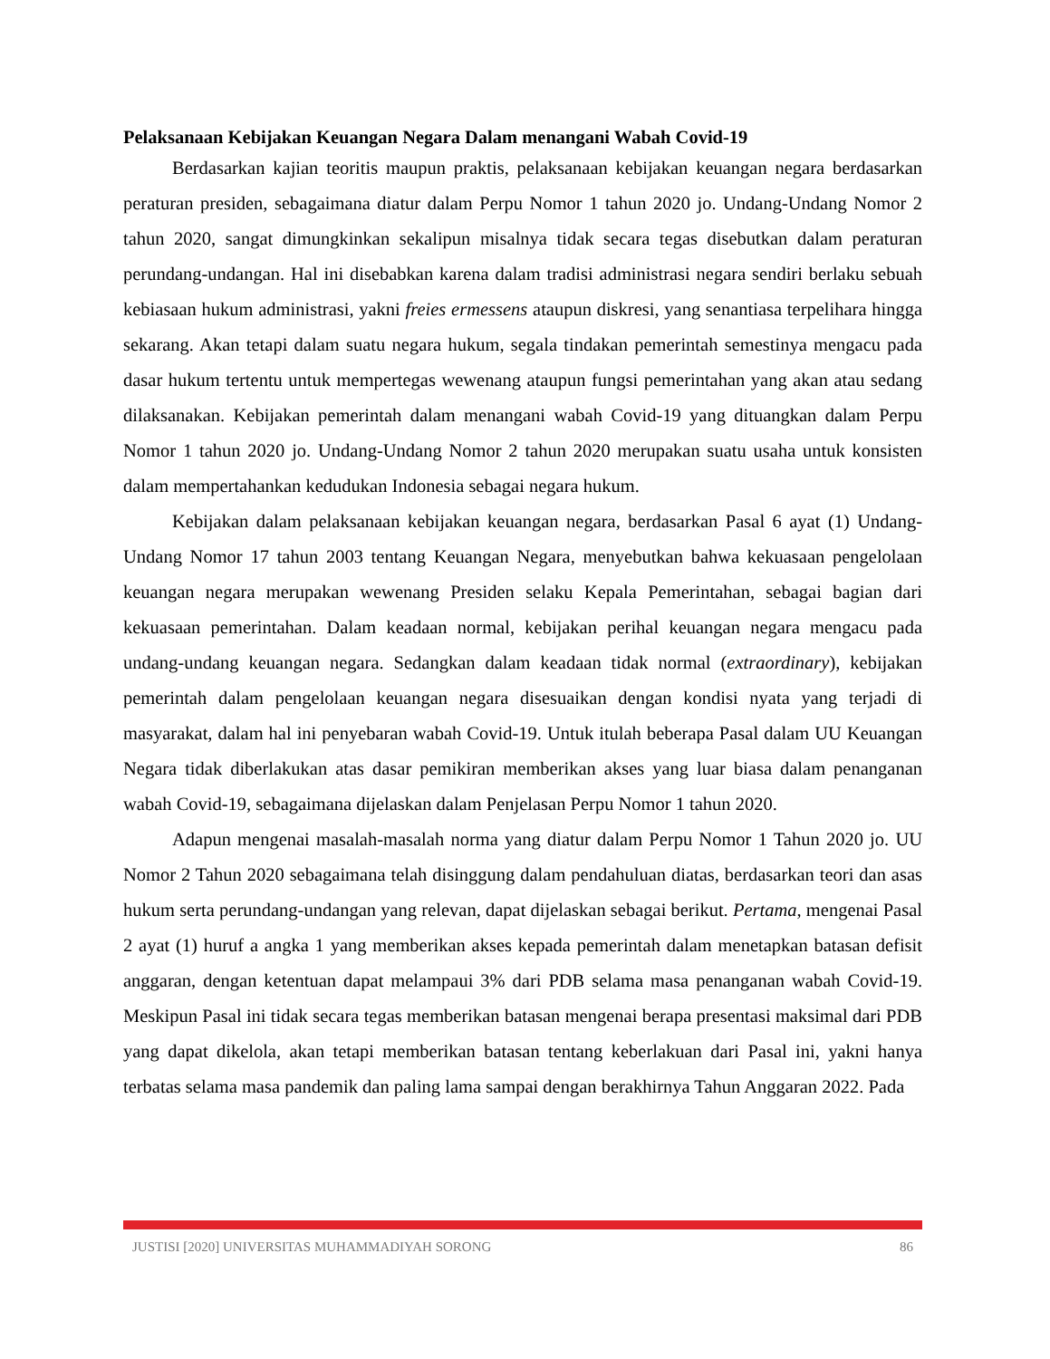Pelaksanaan Kebijakan Keuangan Negara Dalam menangani Wabah Covid-19
Berdasarkan kajian teoritis maupun praktis, pelaksanaan kebijakan keuangan negara berdasarkan peraturan presiden, sebagaimana diatur dalam Perpu Nomor 1 tahun 2020 jo. Undang-Undang Nomor 2 tahun 2020, sangat dimungkinkan sekalipun misalnya tidak secara tegas disebutkan dalam peraturan perundang-undangan. Hal ini disebabkan karena dalam tradisi administrasi negara sendiri berlaku sebuah kebiasaan hukum administrasi, yakni freies ermessens ataupun diskresi, yang senantiasa terpelihara hingga sekarang. Akan tetapi dalam suatu negara hukum, segala tindakan pemerintah semestinya mengacu pada dasar hukum tertentu untuk mempertegas wewenang ataupun fungsi pemerintahan yang akan atau sedang dilaksanakan. Kebijakan pemerintah dalam menangani wabah Covid-19 yang dituangkan dalam Perpu Nomor 1 tahun 2020 jo. Undang-Undang Nomor 2 tahun 2020 merupakan suatu usaha untuk konsisten dalam mempertahankan kedudukan Indonesia sebagai negara hukum.
Kebijakan dalam pelaksanaan kebijakan keuangan negara, berdasarkan Pasal 6 ayat (1) Undang-Undang Nomor 17 tahun 2003 tentang Keuangan Negara, menyebutkan bahwa kekuasaan pengelolaan keuangan negara merupakan wewenang Presiden selaku Kepala Pemerintahan, sebagai bagian dari kekuasaan pemerintahan. Dalam keadaan normal, kebijakan perihal keuangan negara mengacu pada undang-undang keuangan negara. Sedangkan dalam keadaan tidak normal (extraordinary), kebijakan pemerintah dalam pengelolaan keuangan negara disesuaikan dengan kondisi nyata yang terjadi di masyarakat, dalam hal ini penyebaran wabah Covid-19. Untuk itulah beberapa Pasal dalam UU Keuangan Negara tidak diberlakukan atas dasar pemikiran memberikan akses yang luar biasa dalam penanganan wabah Covid-19, sebagaimana dijelaskan dalam Penjelasan Perpu Nomor 1 tahun 2020.
Adapun mengenai masalah-masalah norma yang diatur dalam Perpu Nomor 1 Tahun 2020 jo. UU Nomor 2 Tahun 2020 sebagaimana telah disinggung dalam pendahuluan diatas, berdasarkan teori dan asas hukum serta perundang-undangan yang relevan, dapat dijelaskan sebagai berikut. Pertama, mengenai Pasal 2 ayat (1) huruf a angka 1 yang memberikan akses kepada pemerintah dalam menetapkan batasan defisit anggaran, dengan ketentuan dapat melampaui 3% dari PDB selama masa penanganan wabah Covid-19. Meskipun Pasal ini tidak secara tegas memberikan batasan mengenai berapa presentasi maksimal dari PDB yang dapat dikelola, akan tetapi memberikan batasan tentang keberlakuan dari Pasal ini, yakni hanya terbatas selama masa pandemik dan paling lama sampai dengan berakhirnya Tahun Anggaran 2022. Pada
JUSTISI [2020] UNIVERSITAS MUHAMMADIYAH SORONG 86